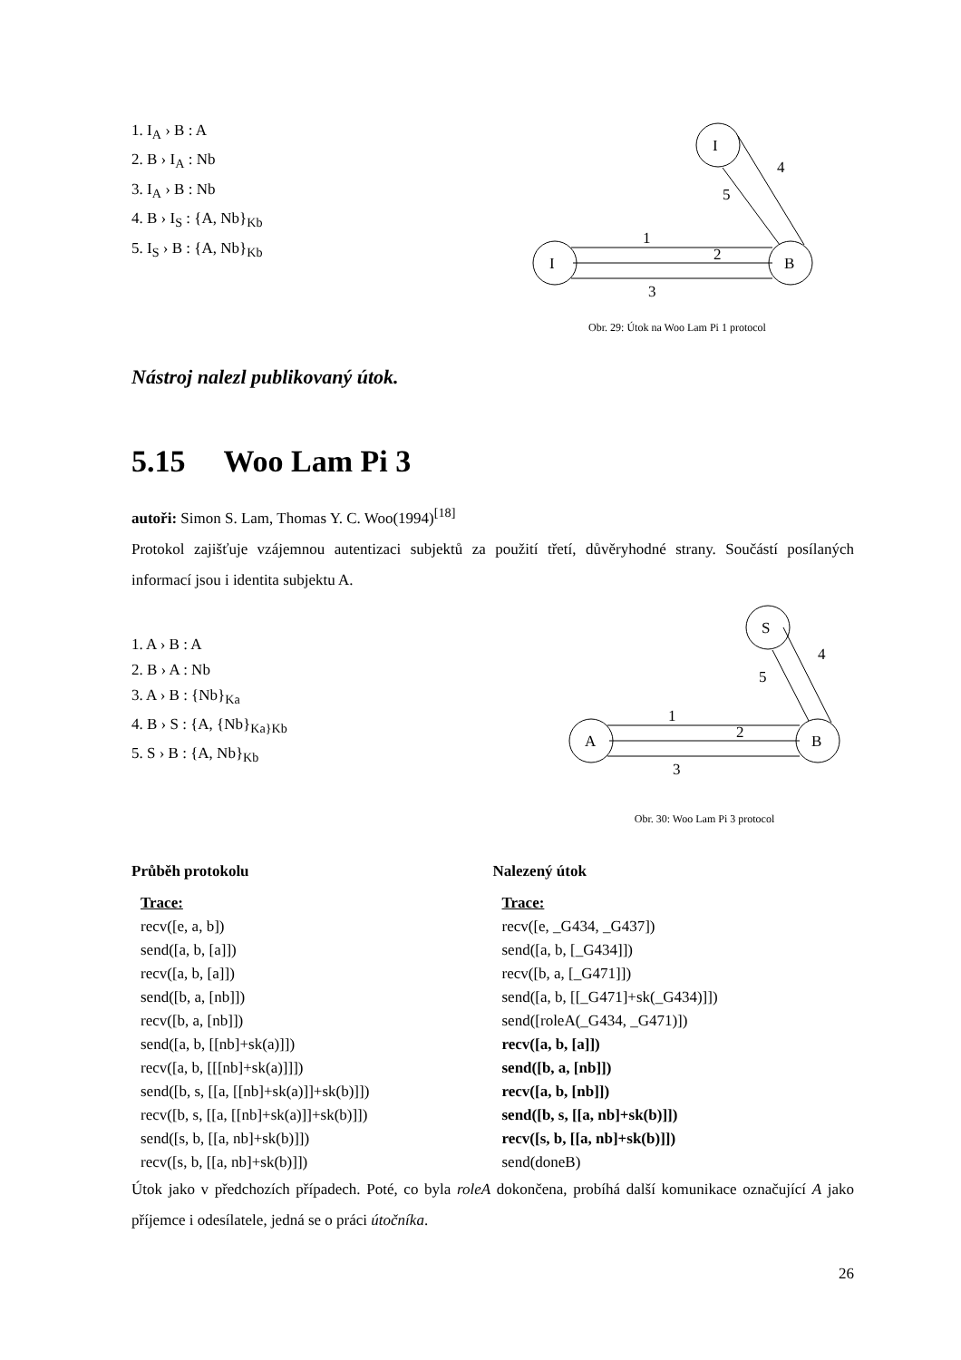1. I<sub>A</sub> › B : A
2. B › I<sub>A</sub> : Nb
3. I<sub>A</sub> › B : Nb
4. B › I<sub>S</sub> : {A, Nb}<sub>Kb</sub>
5. I<sub>S</sub> › B : {A, Nb}<sub>Kb</sub>
Nástroj nalezl publikovaný útok.
I
I
B
1
2
3
5
4
Obr. 29: Útok na Woo Lam Pi 1 protocol
5.15 Woo Lam Pi 3
autoři: Simon S. Lam, Thomas Y. C. Woo(1994)<sup>[18]</sup>
Protokol zajišťuje vzájemnou autentizaci subjektů za použití třetí, důvěryhodné strany. Součástí posílaných informací jsou i identita subjektu A.
1. A › B : A
2. B › A : Nb
3. A › B : {Nb}<sub>Ka</sub>
4. B › S : {A, {Nb}<sub>Ka}Kb</sub>
5. S › B : {A, Nb}<sub>Kb</sub>
S
A
B
1
2
3
5
4
Obr. 30: Woo Lam Pi 3 protocol
Průběh protokolu
Trace:
recv([e, a, b])
send([a, b, [a]])
recv([a, b, [a]])
send([b, a, [nb]])
recv([b, a, [nb]])
send([a, b, [[nb]+sk(a)]])
recv([a, b, [[[nb]+sk(a)]]])
send([b, s, [[a, [[nb]+sk(a)]]+sk(b)]])
recv([b, s, [[a, [[nb]+sk(a)]]+sk(b)]])
send([s, b, [[a, nb]+sk(b)]])
recv([s, b, [[a, nb]+sk(b)]])
Nalezený útok
Trace:
recv([e, _G434, _G437])
send([a, b, [_G434]])
recv([b, a, [_G471]])
send([a, b, [[_G471]+sk(_G434)]])
send([roleA(_G434, _G471)])
recv([a, b, [a]])
send([b, a, [nb]])
recv([a, b, [nb]])
send([b, s, [[a, nb]+sk(b)]])
recv([s, b, [[a, nb]+sk(b)]])
send(doneB)
Útok jako v předchozích případech. Poté, co byla roleA dokončena, probíhá další komunikace označující A jako příjemce i odesílatele, jedná se o práci útočníka.
26